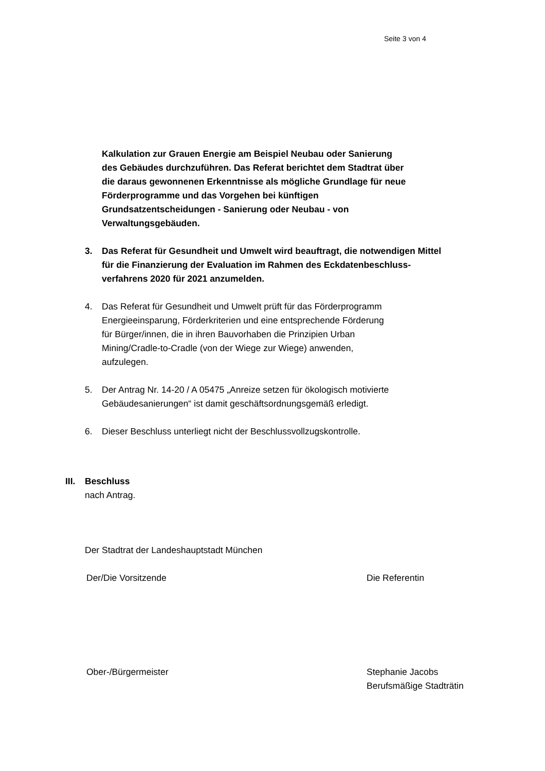Seite 3 von 4
Kalkulation zur Grauen Energie am Beispiel Neubau oder Sanierung
des Gebäudes durchzuführen. Das Referat berichtet dem Stadtrat über
die daraus gewonnenen Erkenntnisse als mögliche Grundlage für neue
Förderprogramme und das Vorgehen bei künftigen
Grundsatzentscheidungen - Sanierung oder Neubau - von
Verwaltungsgebäuden.
3. Das Referat für Gesundheit und Umwelt wird beauftragt, die notwendigen Mittel
für die Finanzierung der Evaluation im Rahmen des Eckdatenbeschluss-
verfahrens 2020 für 2021 anzumelden.
4. Das Referat für Gesundheit und Umwelt prüft für das Förderprogramm
Energieeinsparung, Förderkriterien und eine entsprechende Förderung
für Bürger/innen, die in ihren Bauvorhaben die Prinzipien Urban
Mining/Cradle-to-Cradle (von der Wiege zur Wiege) anwenden,
aufzulegen.
5. Der Antrag Nr. 14-20 / A 05475 „Anreize setzen für ökologisch motivierte
Gebäudesanierungen“ ist damit geschäftsordnungsgemäß erledigt.
6. Dieser Beschluss unterliegt nicht der Beschlussvollzugskontrolle.
III.
Beschluss
nach Antrag.
Der Stadtrat der Landeshauptstadt München
Der/Die Vorsitzende Die Referentin
Ober-/Bürgermeister Stephanie Jacobs
Berufsmäßige Stadträtin